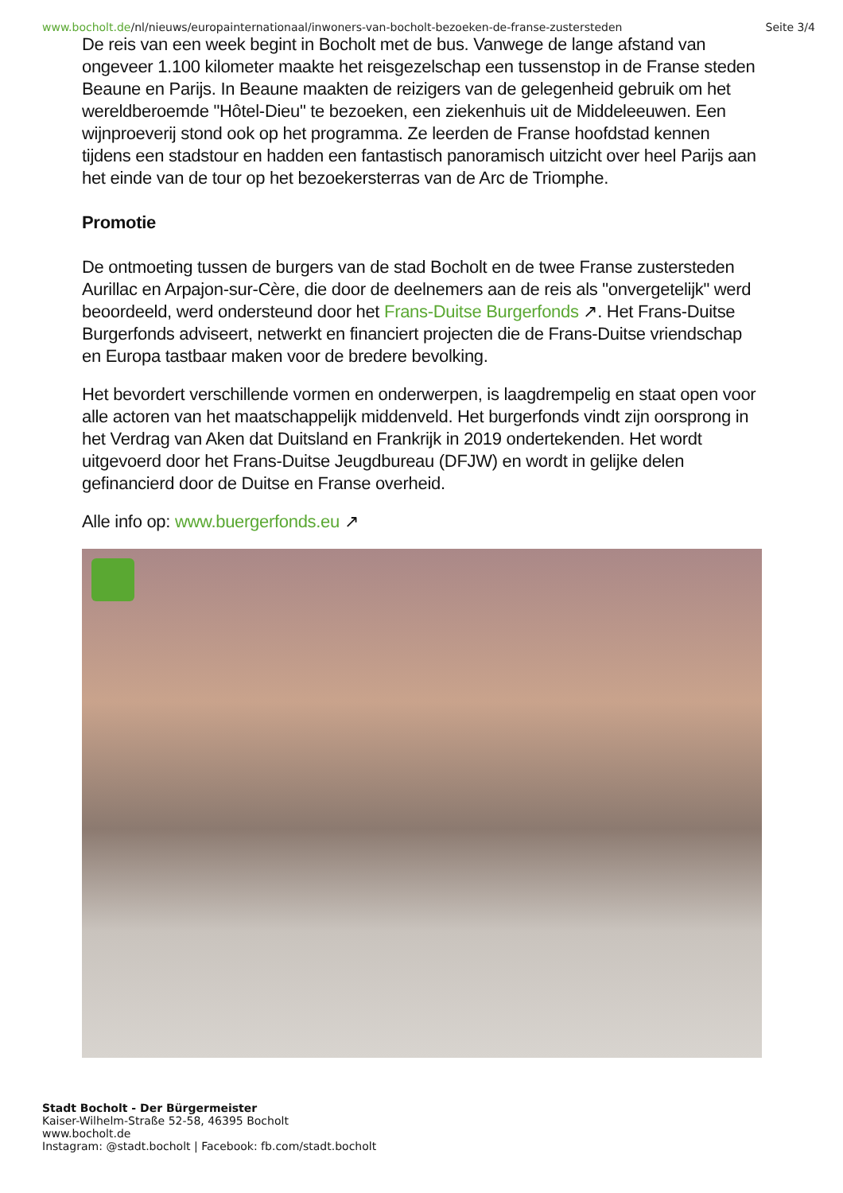www.bocholt.de/nl/nieuws/europainternationaal/inwoners-van-bocholt-bezoeken-de-franse-zustersteden Seite 3/4
De reis van een week begint in Bocholt met de bus. Vanwege de lange afstand van ongeveer 1.100 kilometer maakte het reisgezelschap een tussenstop in de Franse steden Beaune en Parijs. In Beaune maakten de reizigers van de gelegenheid gebruik om het wereldberoemde "Hôtel-Dieu" te bezoeken, een ziekenhuis uit de Middeleeuwen. Een wijnproeverij stond ook op het programma. Ze leerden de Franse hoofdstad kennen tijdens een stadstour en hadden een fantastisch panoramisch uitzicht over heel Parijs aan het einde van de tour op het bezoekersterras van de Arc de Triomphe.
Promotie
De ontmoeting tussen de burgers van de stad Bocholt en de twee Franse zustersteden Aurillac en Arpajon-sur-Cère, die door de deelnemers aan de reis als "onvergetelijk" werd beoordeeld, werd ondersteund door het Frans-Duitse Burgerfonds ↗. Het Frans-Duitse Burgerfonds adviseert, netwerkt en financiert projecten die de Frans-Duitse vriendschap en Europa tastbaar maken voor de bredere bevolking.
Het bevordert verschillende vormen en onderwerpen, is laagdrempelig en staat open voor alle actoren van het maatschappelijk middenveld. Het burgerfonds vindt zijn oorsprong in het Verdrag van Aken dat Duitsland en Frankrijk in 2019 ondertekenden. Het wordt uitgevoerd door het Frans-Duitse Jeugdbureau (DFJW) en wordt in gelijke delen gefinancierd door de Duitse en Franse overheid.
Alle info op: www.buergerfonds.eu ↗
Stadt Bocholt - Der Bürgermeister
Kaiser-Wilhelm-Straße 52-58, 46395 Bocholt
www.bocholt.de
Instagram: @stadt.bocholt | Facebook: fb.com/stadt.bocholt